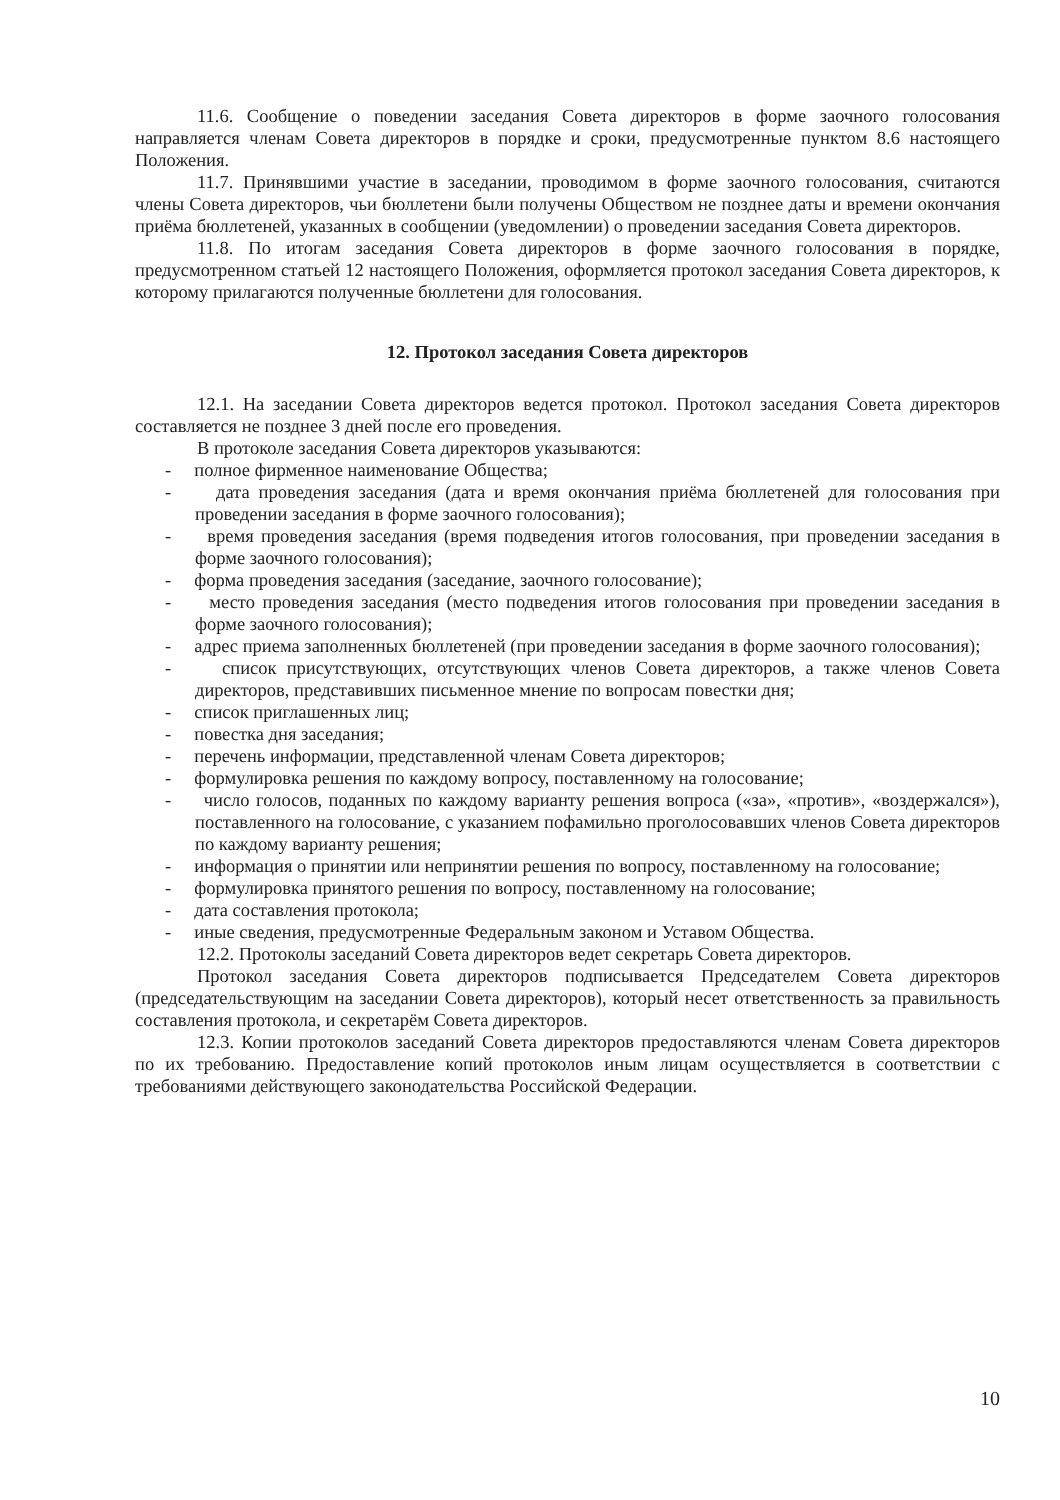11.6. Сообщение о поведении заседания Совета директоров в форме заочного голосования направляется членам Совета директоров в порядке и сроки, предусмотренные пунктом 8.6 настоящего Положения.
11.7. Принявшими участие в заседании, проводимом в форме заочного голосования, считаются члены Совета директоров, чьи бюллетени были получены Обществом не позднее даты и времени окончания приёма бюллетеней, указанных в сообщении (уведомлении) о проведении заседания Совета директоров.
11.8. По итогам заседания Совета директоров в форме заочного голосования в порядке, предусмотренном статьей 12 настоящего Положения, оформляется протокол заседания Совета директоров, к которому прилагаются полученные бюллетени для голосования.
12. Протокол заседания Совета директоров
12.1. На заседании Совета директоров ведется протокол. Протокол заседания Совета директоров составляется не позднее 3 дней после его проведения.
В протоколе заседания Совета директоров указываются:
- полное фирменное наименование Общества;
- дата проведения заседания (дата и время окончания приёма бюллетеней для голосования при проведении заседания в форме заочного голосования);
- время проведения заседания (время подведения итогов голосования, при проведении заседания в форме заочного голосования);
- форма проведения заседания (заседание, заочного голосование);
- место проведения заседания (место подведения итогов голосования при проведении заседания в форме заочного голосования);
- адрес приема заполненных бюллетеней (при проведении заседания в форме заочного голосования);
- список присутствующих, отсутствующих членов Совета директоров, а также членов Совета директоров, представивших письменное мнение по вопросам повестки дня;
- список приглашенных лиц;
- повестка дня заседания;
- перечень информации, представленной членам Совета директоров;
- формулировка решения по каждому вопросу, поставленному на голосование;
- число голосов, поданных по каждому варианту решения вопроса («за», «против», «воздержался»), поставленного на голосование, с указанием пофамильно проголосовавших членов Совета директоров по каждому варианту решения;
- информация о принятии или непринятии решения по вопросу, поставленному на голосование;
- формулировка принятого решения по вопросу, поставленному на голосование;
- дата составления протокола;
- иные сведения, предусмотренные Федеральным законом и Уставом Общества.
12.2. Протоколы заседаний Совета директоров ведет секретарь Совета директоров.
Протокол заседания Совета директоров подписывается Председателем Совета директоров (председательствующим на заседании Совета директоров), который несет ответственность за правильность составления протокола, и секретарём Совета директоров.
12.3. Копии протоколов заседаний Совета директоров предоставляются членам Совета директоров по их требованию. Предоставление копий протоколов иным лицам осуществляется в соответствии с требованиями действующего законодательства Российской Федерации.
10